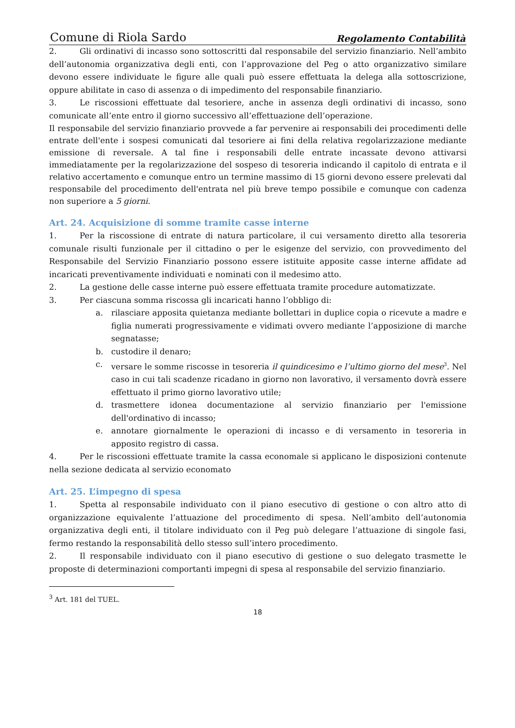Comune di Riola Sardo Regolamento Contabilità
2. Gli ordinativi di incasso sono sottoscritti dal responsabile del servizio finanziario. Nell’ambito dell’autonomia organizzativa degli enti, con l’approvazione del Peg o atto organizzativo similare devono essere individuate le figure alle quali può essere effettuata la delega alla sottoscrizione, oppure abilitate in caso di assenza o di impedimento del responsabile finanziario.
3. Le riscossioni effettuate dal tesoriere, anche in assenza degli ordinativi di incasso, sono comunicate all’ente entro il giorno successivo all’effettuazione dell’operazione.
Il responsabile del servizio finanziario provvede a far pervenire ai responsabili dei procedimenti delle entrate dell'ente i sospesi comunicati dal tesoriere ai fini della relativa regolarizzazione mediante emissione di reversale. A tal fine i responsabili delle entrate incassate devono attivarsi immediatamente per la regolarizzazione del sospeso di tesoreria indicando il capitolo di entrata e il relativo accertamento e comunque entro un termine massimo di 15 giorni devono essere prelevati dal responsabile del procedimento dell'entrata nel più breve tempo possibile e comunque con cadenza non superiore a 5 giorni.
Art. 24. Acquisizione di somme tramite casse interne
1. Per la riscossione di entrate di natura particolare, il cui versamento diretto alla tesoreria comunale risulti funzionale per il cittadino o per le esigenze del servizio, con provvedimento del Responsabile del Servizio Finanziario possono essere istituite apposite casse interne affidate ad incaricati preventivamente individuati e nominati con il medesimo atto.
2. La gestione delle casse interne può essere effettuata tramite procedure automatizzate.
3. Per ciascuna somma riscossa gli incaricati hanno l’obbligo di:
a. rilasciare apposita quietanza mediante bollettari in duplice copia o ricevute a madre e figlia numerati progressivamente e vidimati ovvero mediante l’apposizione di marche segnatasse;
b. custodire il denaro;
c. versare le somme riscosse in tesoreria il quindicesimo e l’ultimo giorno del mese<sup>3</sup>. Nel caso in cui tali scadenze ricadano in giorno non lavorativo, il versamento dovrà essere effettuato il primo giorno lavorativo utile;
d. trasmettere idonea documentazione al servizio finanziario per l'emissione dell'ordinativo di incasso;
e. annotare giornalmente le operazioni di incasso e di versamento in tesoreria in apposito registro di cassa.
4. Per le riscossioni effettuate tramite la cassa economale si applicano le disposizioni contenute nella sezione dedicata al servizio economato
Art. 25. L’impegno di spesa
1. Spetta al responsabile individuato con il piano esecutivo di gestione o con altro atto di organizzazione equivalente l’attuazione del procedimento di spesa. Nell’ambito dell’autonomia organizzativa degli enti, il titolare individuato con il Peg può delegare l’attuazione di singole fasi, fermo restando la responsabilità dello stesso sull’intero procedimento.
2. Il responsabile individuato con il piano esecutivo di gestione o suo delegato trasmette le proposte di determinazioni comportanti impegni di spesa al responsabile del servizio finanziario.
<sup>3</sup> Art. 181 del TUEL.
18